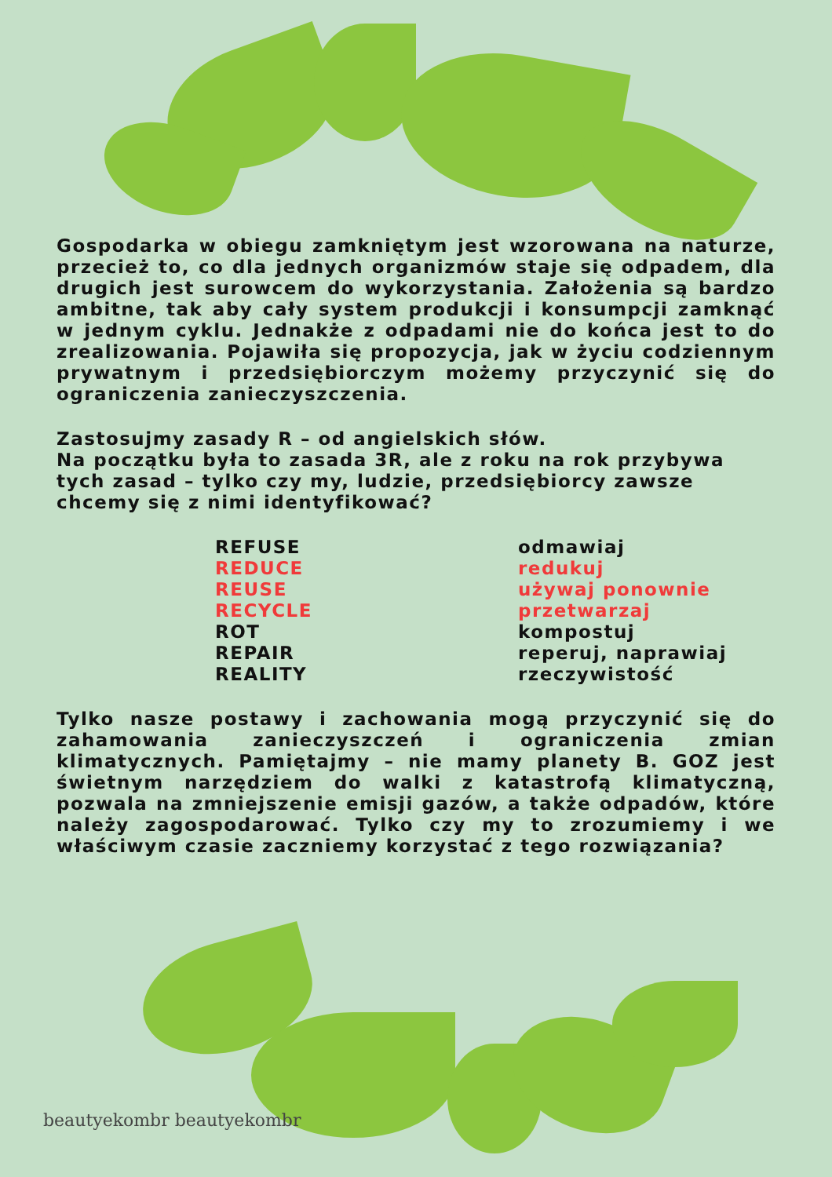Gospodarka w obiegu zamkniętym jest wzorowana na naturze, przecież to, co dla jednych organizmów staje się odpadem, dla drugich jest surowcem do wykorzystania. Założenia są bardzo ambitne, tak aby cały system produkcji i konsumpcji zamknąć w jednym cyklu. Jednakże z odpadami nie do końca jest to do zrealizowania. Pojawiła się propozycja, jak w życiu codziennym prywatnym i przedsiębiorczym możemy przyczynić się do ograniczenia zanieczyszczenia.
Zastosujmy zasady R – od angielskich słów.
Na początku była to zasada 3R, ale z roku na rok przybywa tych zasad – tylko czy my, ludzie, przedsiębiorcy zawsze chcemy się z nimi identyfikować?
REFUSE
REDUCE
REUSE
RECYCLE
ROT
REPAIR
REALITY
odmawiaj
redukuj
używaj ponownie
przetwarzaj
kompostuj
reperuj, naprawiaj
rzeczywistość
Tylko nasze postawy i zachowania mogą przyczynić się do zahamowania zanieczyszczeń i ograniczenia zmian klimatycznych. Pamiętajmy – nie mamy planety B. GOZ jest świetnym narzędziem do walki z katastrofą klimatyczną, pozwala na zmniejszenie emisji gazów, a także odpadów, które należy zagospodarować. Tylko czy my to zrozumiemy i we właściwym czasie zaczniemy korzystać z tego rozwiązania?
beautyekombr beautyekombr